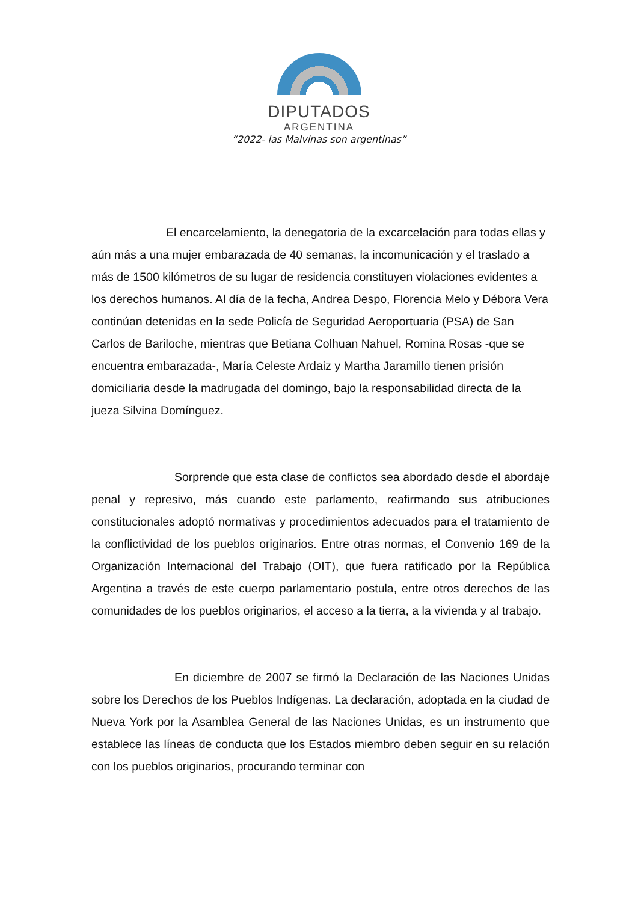DIPUTADOS
ARGENTINA
“2022- las Malvinas son argentinas”
El encarcelamiento, la denegatoria de la excarcelación para todas ellas y aún más a una mujer embarazada de 40 semanas, la incomunicación y el traslado a más de 1500 kilómetros de su lugar de residencia constituyen violaciones evidentes a los derechos humanos. Al día de la fecha, Andrea Despo, Florencia Melo y Débora Vera continúan detenidas en la sede Policía de Seguridad Aeroportuaria (PSA) de San Carlos de Bariloche, mientras que Betiana Colhuan Nahuel, Romina Rosas -que se encuentra embarazada-, María Celeste Ardaiz y Martha Jaramillo tienen prisión domiciliaria desde la madrugada del domingo, bajo la responsabilidad directa de la jueza Silvina Domínguez.
Sorprende que esta clase de conflictos sea abordado desde el abordaje penal y represivo, más cuando este parlamento, reafirmando sus atribuciones constitucionales adoptó normativas y procedimientos adecuados para el tratamiento de la conflictividad de los pueblos originarios. Entre otras normas, el Convenio 169 de la Organización Internacional del Trabajo (OIT), que fuera ratificado por la República Argentina a través de este cuerpo parlamentario postula, entre otros derechos de las comunidades de los pueblos originarios, el acceso a la tierra, a la vivienda y al trabajo.
En diciembre de 2007 se firmó la Declaración de las Naciones Unidas sobre los Derechos de los Pueblos Indígenas. La declaración, adoptada en la ciudad de Nueva York por la Asamblea General de las Naciones Unidas, es un instrumento que establece las líneas de conducta que los Estados miembro deben seguir en su relación con los pueblos originarios, procurando terminar con